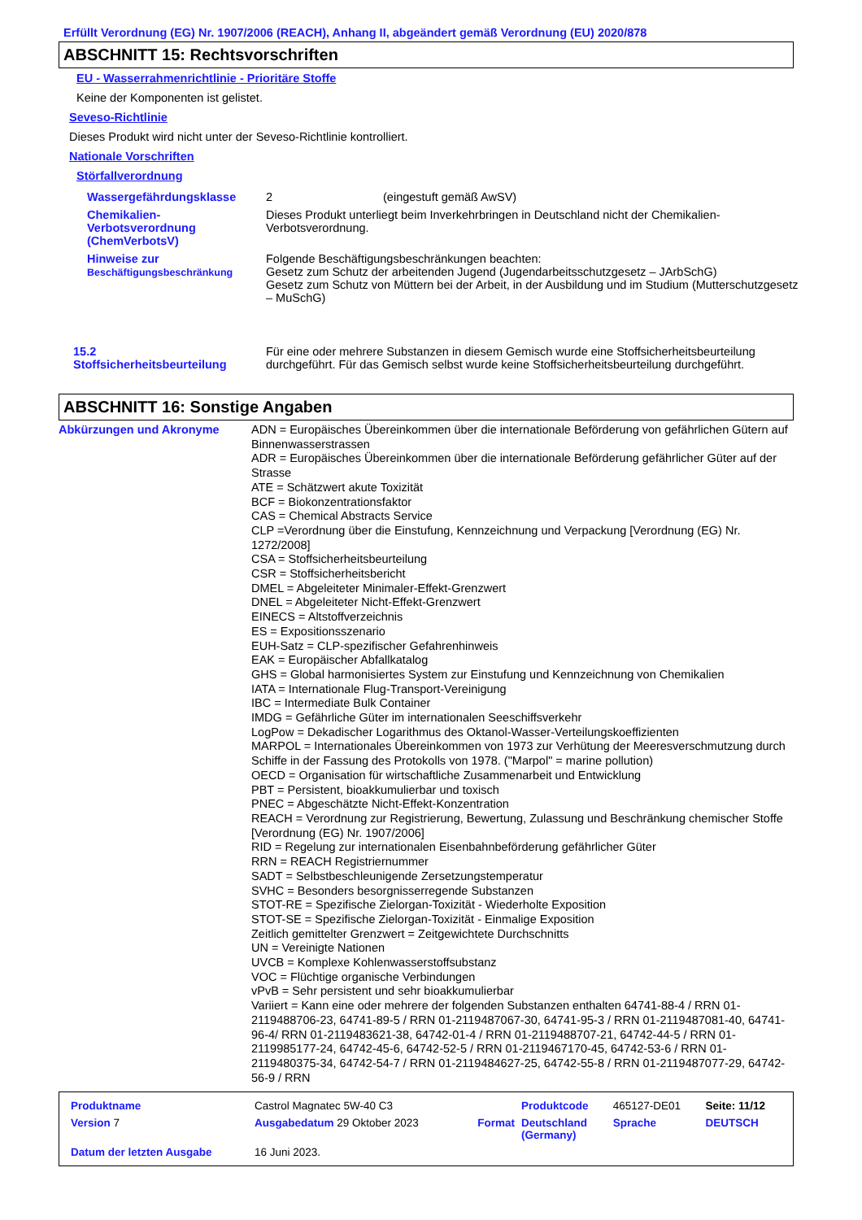Erfüllt Verordnung (EG) Nr. 1907/2006 (REACH), Anhang II, abgeändert gemäß Verordnung (EU) 2020/878
ABSCHNITT 15: Rechtsvorschriften
EU - Wasserrahmenrichtlinie - Prioritäre Stoffe
Keine der Komponenten ist gelistet.
Seveso-Richtlinie
Dieses Produkt wird nicht unter der Seveso-Richtlinie kontrolliert.
Nationale Vorschriften
Störfallverordnung
| Wassergefährdungsklasse | 2 (eingestuft gemäß AwSV) |
| Chemikalien- Verbotsverordnung (ChemVerbotsV) | Dieses Produkt unterliegt beim Inverkehrbringen in Deutschland nicht der Chemikalien-Verbotsverordnung. |
| Hinweise zur Beschäftigungsbeschränkung | Folgende Beschäftigungsbeschränkungen beachten: Gesetz zum Schutz der arbeitenden Jugend (Jugendarbeitsschutzgesetz – JArbSchG) Gesetz zum Schutz von Müttern bei der Arbeit, in der Ausbildung und im Studium (Mutterschutzgesetz – MuSchG) |
| 15.2 Stoffsicherheitsbeurteilung | Für eine oder mehrere Substanzen in diesem Gemisch wurde eine Stoffsicherheitsbeurteilung durchgeführt. Für das Gemisch selbst wurde keine Stoffsicherheitsbeurteilung durchgeführt. |
ABSCHNITT 16: Sonstige Angaben
| Abkürzungen und Akronyme | ADN = Europäisches Übereinkommen über die internationale Beförderung von gefährlichen Gütern auf Binnenwasserstrassen ADR = Europäisches Übereinkommen über die internationale Beförderung gefährlicher Güter auf der Strasse ATE = Schätzwert akute Toxizität BCF = Biokonzentrationsfaktor CAS = Chemical Abstracts Service CLP =Verordnung über die Einstufung, Kennzeichnung und Verpackung [Verordnung (EG) Nr. 1272/2008] CSA = Stoffsicherheitsbeurteilung CSR = Stoffsicherheitsbericht DMEL = Abgeleiteter Minimaler-Effekt-Grenzwert DNEL = Abgeleiteter Nicht-Effekt-Grenzwert EINECS = Altstoffverzeichnis ES = Expositionsszenario EUH-Satz = CLP-spezifischer Gefahrenhinweis EAK = Europäischer Abfallkatalog GHS = Global harmonisiertes System zur Einstufung und Kennzeichnung von Chemikalien IATA = Internationale Flug-Transport-Vereinigung IBC = Intermediate Bulk Container IMDG = Gefährliche Güter im internationalen Seeschiffsverkehr LogPow = Dekadischer Logarithmus des Oktanol-Wasser-Verteilungskoeffizienten MARPOL = Internationales Übereinkommen von 1973 zur Verhütung der Meeresverschmutzung durch Schiffe in der Fassung des Protokolls von 1978. ("Marpol" = marine pollution) OECD = Organisation für wirtschaftliche Zusammenarbeit und Entwicklung PBT = Persistent, bioakkumulierbar und toxisch PNEC = Abgeschätzte Nicht-Effekt-Konzentration REACH = Verordnung zur Registrierung, Bewertung, Zulassung und Beschränkung chemischer Stoffe [Verordnung (EG) Nr. 1907/2006] RID = Regelung zur internationalen Eisenbahnbeförderung gefährlicher Güter RRN = REACH Registriernummer SADT = Selbstbeschleunigende Zersetzungstemperatur SVHC = Besonders besorgnisserregende Substanzen STOT-RE = Spezifische Zielorgan-Toxizität - Wiederholte Exposition STOT-SE = Spezifische Zielorgan-Toxizität - Einmalige Exposition Zeitlich gemittelter Grenzwert = Zeitgewichtete Durchschnitts UN = Vereinigte Nationen UVCB = Komplexe Kohlenwasserstoffsubstanz VOC = Flüchtige organische Verbindungen vPvB = Sehr persistent und sehr bioakkumulierbar Variiert = Kann eine oder mehrere der folgenden Substanzen enthalten 64741-88-4 / RRN 01-2119488706-23, 64741-89-5 / RRN 01-2119487067-30, 64741-95-3 / RRN 01-2119487081-40, 64741-96-4/ RRN 01-2119483621-38, 64742-01-4 / RRN 01-2119488707-21, 64742-44-5 / RRN 01-2119985177-24, 64742-45-6, 64742-52-5 / RRN 01-2119467170-45, 64742-53-6 / RRN 01-2119480375-34, 64742-54-7 / RRN 01-2119484627-25, 64742-55-8 / RRN 01-2119487077-29, 64742-56-9 / RRN |
| Produktname | Castrol Magnatec 5W-40 C3 | | Produktcode | 465127-DE01 | Seite: 11/12 |
| Version 7 | Ausgabedatum 29 Oktober 2023 | Format | Deutschland (Germany) | Sprache | DEUTSCH |
| Datum der letzten Ausgabe | 16 Juni 2023. | | | | |